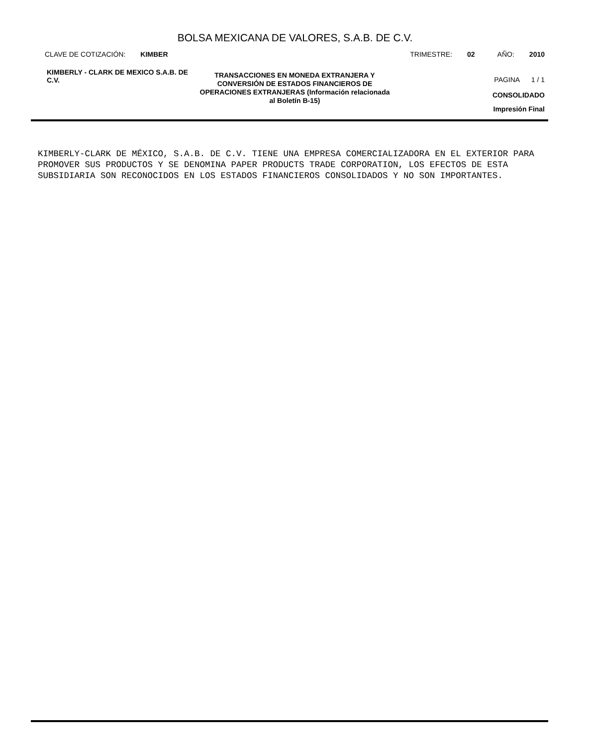BOLSA MEXICANA DE VALORES, S.A.B. DE C.V.
CLAVE DE COTIZACIÓN: KIMBER TRIMESTRE: 02 AÑO: 2010
KIMBERLY - CLARK DE MEXICO S.A.B. DE C.V.
TRANSACCIONES EN MONEDA EXTRANJERA Y CONVERSIÓN DE ESTADOS FINANCIEROS DE OPERACIONES EXTRANJERAS (Información relacionada al Boletín B-15)
PAGINA 1 / 1
CONSOLIDADO
Impresión Final
KIMBERLY-CLARK DE MÉXICO, S.A.B. DE C.V. TIENE UNA EMPRESA COMERCIALIZADORA EN EL EXTERIOR PARA PROMOVER SUS PRODUCTOS Y SE DENOMINA PAPER PRODUCTS TRADE CORPORATION, LOS EFECTOS DE ESTA SUBSIDIARIA SON RECONOCIDOS EN LOS ESTADOS FINANCIEROS CONSOLIDADOS Y NO SON IMPORTANTES.